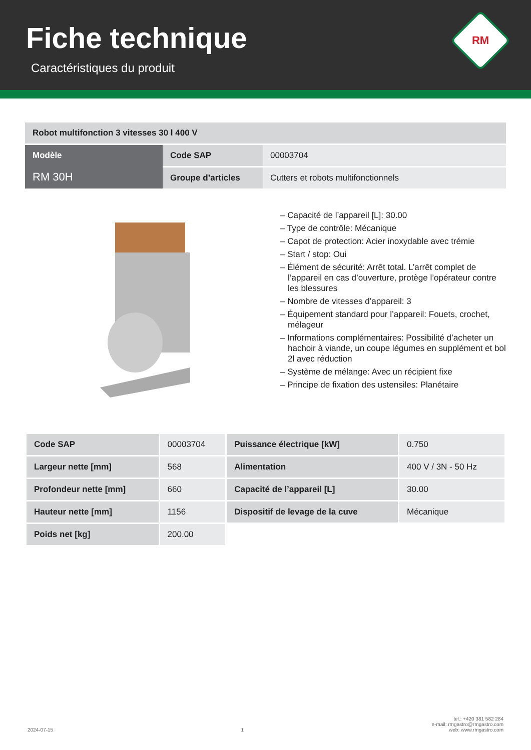Fiche technique
Caractéristiques du produit
RM
| Robot multifonction 3 vitesses 30 l 400 V | | |
| Modèle RM 30H | Code SAP | 00003704 |
| | Groupe d’articles | Cutters et robots multifonctionnels |
– Capacité de l’appareil [L]: 30.00
– Type de contrôle: Mécanique
– Capot de protection: Acier inoxydable avec trémie
– Start / stop: Oui
– Élément de sécurité: Arrêt total. L’arrêt complet de l’appareil en cas d’ouverture, protège l’opérateur contre les blessures
– Nombre de vitesses d’appareil: 3
– Équipement standard pour l’appareil: Fouets, crochet, mélageur
– Informations complémentaires: Possibilité d’acheter un hachoir à viande, un coupe légumes en supplément et bol 2l avec réduction
– Système de mélange: Avec un récipient fixe
– Principe de fixation des ustensiles: Planétaire
| Code SAP | 00003704 | Puissance électrique [kW] | 0.750 |
| Largeur nette [mm] | 568 | Alimentation | 400 V / 3N - 50 Hz |
| Profondeur nette [mm] | 660 | Capacité de l’appareil [L] | 30.00 |
| Hauteur nette [mm] | 1156 | Dispositif de levage de la cuve | Mécanique |
| Poids net [kg] | 200.00 | | |
2024-07-15 1 tel.: +420 381 582 284
e-mail: rmgastro@rmgastro.com
web: www.rmgastro.com